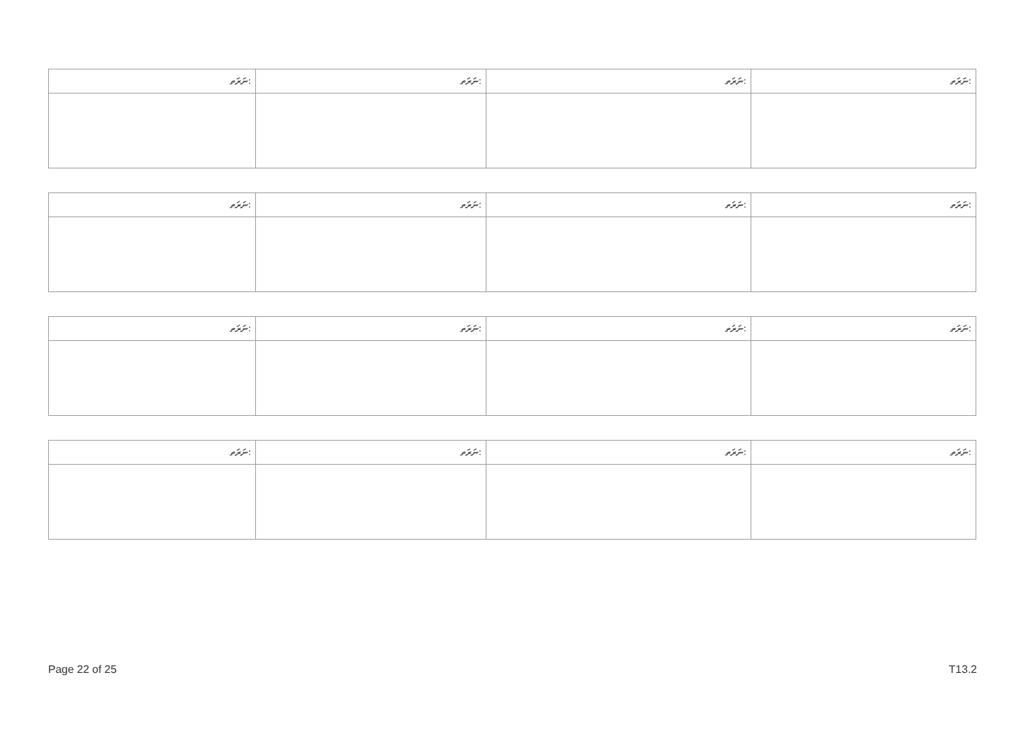| ނަރަތ: | ނަރަތ: | ނަރަތ: | ނަރަތ: |
| --- | --- | --- | --- |
| ނަރަތ: | ނަރަތ: | ނަރަތ: | ނަރަތ: |
| --- | --- | --- | --- |
| ނަރަތ: | ނަރަތ: | ނަރަތ: | ނަރަތ: |
| --- | --- | --- | --- |
| ނަރަތ: | ނަރަތ: | ނަރަތ: | ނަރަތ: |
| --- | --- | --- | --- |
Page 22 of 25 T13.2